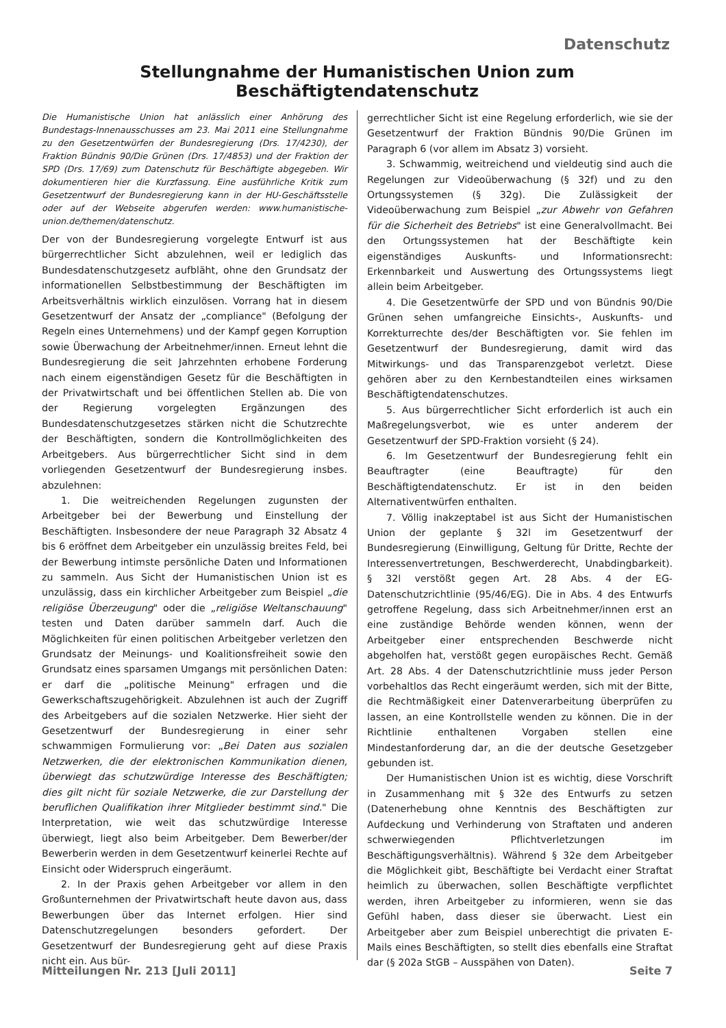Datenschutz
Stellungnahme der Humanistischen Union zum Beschäftigtendatenschutz
Die Humanistische Union hat anlässlich einer Anhörung des Bundestags-Innenausschusses am 23. Mai 2011 eine Stellungnahme zu den Gesetzentwürfen der Bundesregierung (Drs. 17/4230), der Fraktion Bündnis 90/Die Grünen (Drs. 17/4853) und der Fraktion der SPD (Drs. 17/69) zum Datenschutz für Beschäftigte abgegeben. Wir dokumentieren hier die Kurzfassung. Eine ausführliche Kritik zum Gesetzentwurf der Bundesregierung kann in der HU-Geschäftsstelle oder auf der Webseite abgerufen werden: www.humanistische-union.de/themen/datenschutz.
Der von der Bundesregierung vorgelegte Entwurf ist aus bürgerrechtlicher Sicht abzulehnen, weil er lediglich das Bundesdatenschutzgesetz aufbläht, ohne den Grundsatz der informationellen Selbstbestimmung der Beschäftigten im Arbeitsverhältnis wirklich einzulösen. Vorrang hat in diesem Gesetzentwurf der Ansatz der „compliance" (Befolgung der Regeln eines Unternehmens) und der Kampf gegen Korruption sowie Überwachung der Arbeitnehmer/innen. Erneut lehnt die Bundesregierung die seit Jahrzehnten erhobene Forderung nach einem eigenständigen Gesetz für die Beschäftigten in der Privatwirtschaft und bei öffentlichen Stellen ab. Die von der Regierung vorgelegten Ergänzungen des Bundesdatenschutzgesetzes stärken nicht die Schutzrechte der Beschäftigten, sondern die Kontrollmöglichkeiten des Arbeitgebers. Aus bürgerrechtlicher Sicht sind in dem vorliegenden Gesetzentwurf der Bundesregierung insbes. abzulehnen:
1. Die weitreichenden Regelungen zugunsten der Arbeitgeber bei der Bewerbung und Einstellung der Beschäftigten. Insbesondere der neue Paragraph 32 Absatz 4 bis 6 eröffnet dem Arbeitgeber ein unzulässig breites Feld, bei der Bewerbung intimste persönliche Daten und Informationen zu sammeln. Aus Sicht der Humanistischen Union ist es unzulässig, dass ein kirchlicher Arbeitgeber zum Beispiel „die religiöse Überzeugung" oder die „religiöse Weltanschauung" testen und Daten darüber sammeln darf. Auch die Möglichkeiten für einen politischen Arbeitgeber verletzen den Grundsatz der Meinungs- und Koalitionsfreiheit sowie den Grundsatz eines sparsamen Umgangs mit persönlichen Daten: er darf die „politische Meinung" erfragen und die Gewerkschaftszugehörigkeit. Abzulehnen ist auch der Zugriff des Arbeitgebers auf die sozialen Netzwerke. Hier sieht der Gesetzentwurf der Bundesregierung in einer sehr schwammigen Formulierung vor: „Bei Daten aus sozialen Netzwerken, die der elektronischen Kommunikation dienen, überwiegt das schutzwürdige Interesse des Beschäftigten; dies gilt nicht für soziale Netzwerke, die zur Darstellung der beruflichen Qualifikation ihrer Mitglieder bestimmt sind." Die Interpretation, wie weit das schutzwürdige Interesse überwiegt, liegt also beim Arbeitgeber. Dem Bewerber/der Bewerberin werden in dem Gesetzentwurf keinerlei Rechte auf Einsicht oder Widerspruch eingeräumt.
2. In der Praxis gehen Arbeitgeber vor allem in den Großunternehmen der Privatwirtschaft heute davon aus, dass Bewerbungen über das Internet erfolgen. Hier sind Datenschutzregelungen besonders gefordert. Der Gesetzentwurf der Bundesregierung geht auf diese Praxis nicht ein. Aus bür-
gerrechtlicher Sicht ist eine Regelung erforderlich, wie sie der Gesetzentwurf der Fraktion Bündnis 90/Die Grünen im Paragraph 6 (vor allem im Absatz 3) vorsieht.
3. Schwammig, weitreichend und vieldeutig sind auch die Regelungen zur Videoüberwachung (§ 32f) und zu den Ortungssystemen (§ 32g). Die Zulässigkeit der Videoüberwachung zum Beispiel „zur Abwehr von Gefahren für die Sicherheit des Betriebs" ist eine Generalvollmacht. Bei den Ortungssystemen hat der Beschäftigte kein eigenständiges Auskunfts- und Informationsrecht: Erkennbarkeit und Auswertung des Ortungssystems liegt allein beim Arbeitgeber.
4. Die Gesetzentwürfe der SPD und von Bündnis 90/Die Grünen sehen umfangreiche Einsichts-, Auskunfts- und Korrekturrechte des/der Beschäftigten vor. Sie fehlen im Gesetzentwurf der Bundesregierung, damit wird das Mitwirkungs- und das Transparenzgebot verletzt. Diese gehören aber zu den Kernbestandteilen eines wirksamen Beschäftigtendatenschutzes.
5. Aus bürgerrechtlicher Sicht erforderlich ist auch ein Maßregelungsverbot, wie es unter anderem der Gesetzentwurf der SPD-Fraktion vorsieht (§ 24).
6. Im Gesetzentwurf der Bundesregierung fehlt ein Beauftragter (eine Beauftragte) für den Beschäftigtendatenschutz. Er ist in den beiden Alternativentwürfen enthalten.
7. Völlig inakzeptabel ist aus Sicht der Humanistischen Union der geplante § 32l im Gesetzentwurf der Bundesregierung (Einwilligung, Geltung für Dritte, Rechte der Interessenvertretungen, Beschwerderecht, Unabdingbarkeit). § 32l verstößt gegen Art. 28 Abs. 4 der EG-Datenschutzrichtlinie (95/46/EG). Die in Abs. 4 des Entwurfs getroffene Regelung, dass sich Arbeitnehmer/innen erst an eine zuständige Behörde wenden können, wenn der Arbeitgeber einer entsprechenden Beschwerde nicht abgeholfen hat, verstößt gegen europäisches Recht. Gemäß Art. 28 Abs. 4 der Datenschutzrichtlinie muss jeder Person vorbehaltlos das Recht eingeräumt werden, sich mit der Bitte, die Rechtmäßigkeit einer Datenverarbeitung überprüfen zu lassen, an eine Kontrollstelle wenden zu können. Die in der Richtlinie enthaltenen Vorgaben stellen eine Mindestanforderung dar, an die der deutsche Gesetzgeber gebunden ist.
Der Humanistischen Union ist es wichtig, diese Vorschrift in Zusammenhang mit § 32e des Entwurfs zu setzen (Datenerhebung ohne Kenntnis des Beschäftigten zur Aufdeckung und Verhinderung von Straftaten und anderen schwerwiegenden Pflichtverletzungen im Beschäftigungsverhältnis). Während § 32e dem Arbeitgeber die Möglichkeit gibt, Beschäftigte bei Verdacht einer Straftat heimlich zu überwachen, sollen Beschäftigte verpflichtet werden, ihren Arbeitgeber zu informieren, wenn sie das Gefühl haben, dass dieser sie überwacht. Liest ein Arbeitgeber aber zum Beispiel unberechtigt die privaten E-Mails eines Beschäftigten, so stellt dies ebenfalls eine Straftat dar (§ 202a StGB – Ausspähen von Daten).
Mitteilungen Nr. 213 [Juli 2011] Seite 7